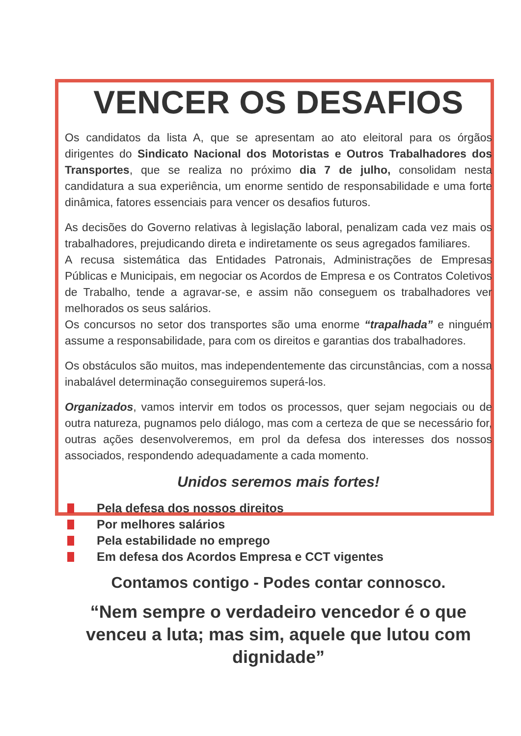VENCER OS DESAFIOS
Os candidatos da lista A, que se apresentam ao ato eleitoral para os órgãos dirigentes do Sindicato Nacional dos Motoristas e Outros Trabalhadores dos Transportes, que se realiza no próximo dia 7 de julho, consolidam nesta candidatura a sua experiência, um enorme sentido de responsabilidade e uma forte dinâmica, fatores essenciais para vencer os desafios futuros.
As decisões do Governo relativas à legislação laboral, penalizam cada vez mais os trabalhadores, prejudicando direta e indiretamente os seus agregados familiares.
A recusa sistemática das Entidades Patronais, Administrações de Empresas Públicas e Municipais, em negociar os Acordos de Empresa e os Contratos Coletivos de Trabalho, tende a agravar-se, e assim não conseguem os trabalhadores ver melhorados os seus salários.
Os concursos no setor dos transportes são uma enorme “trapalhada” e ninguém assume a responsabilidade, para com os direitos e garantias dos trabalhadores.
Os obstáculos são muitos, mas independentemente das circunstâncias, com a nossa inabalável determinação conseguiremos superá-los.
Organizados, vamos intervir em todos os processos, quer sejam negociais ou de outra natureza, pugnamos pelo diálogo, mas com a certeza de que se necessário for, outras ações desenvolveremos, em prol da defesa dos interesses dos nossos associados, respondendo adequadamente a cada momento.
Unidos seremos mais fortes!
Pela defesa dos nossos direitos
Por melhores salários
Pela estabilidade no emprego
Em defesa dos Acordos Empresa e CCT vigentes
Contamos contigo - Podes contar connosco.
“Nem sempre o verdadeiro vencedor é o que venceu a luta; mas sim, aquele que lutou com dignidade”